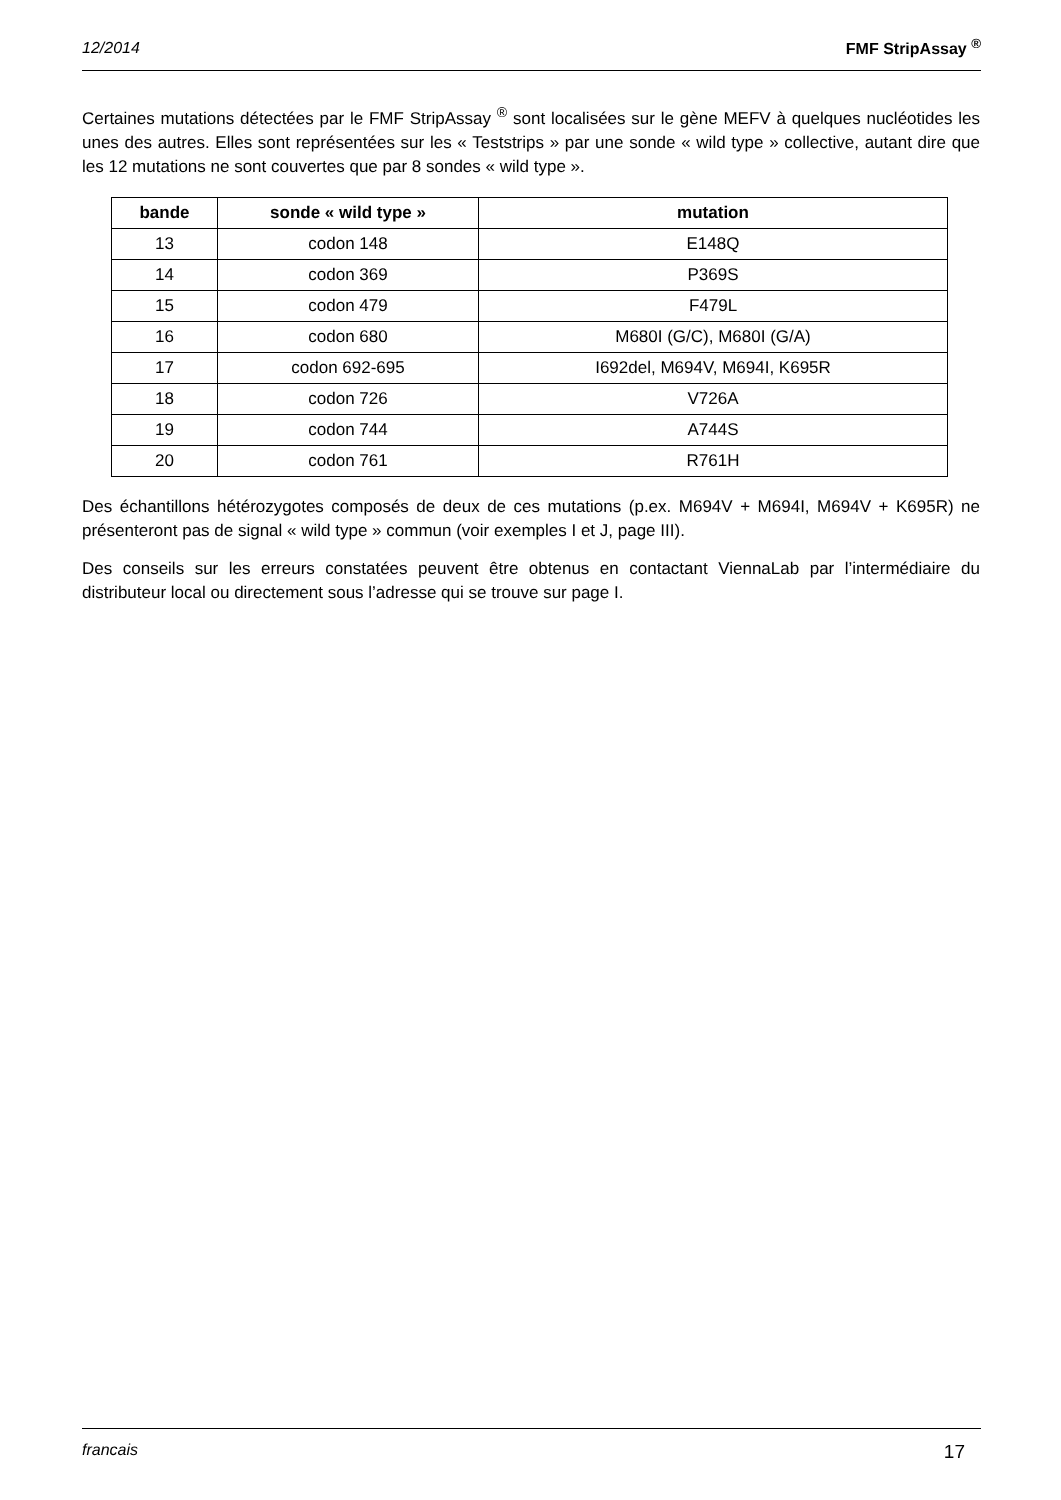12/2014 FMF StripAssay <sup>®</sup>
Certaines mutations détectées par le FMF StripAssay <sup>®</sup> sont localisées sur le gène MEFV à quelques nucléotides les unes des autres. Elles sont représentées sur les « Teststrips » par une sonde « wild type » collective, autant dire que les 12 mutations ne sont couvertes que par 8 sondes « wild type ».
| bande | sonde « wild type » | mutation |
| --- | --- | --- |
| 13 | codon 148 | E148Q |
| 14 | codon 369 | P369S |
| 15 | codon 479 | F479L |
| 16 | codon 680 | M680I (G/C), M680I (G/A) |
| 17 | codon 692-695 | I692del, M694V, M694I, K695R |
| 18 | codon 726 | V726A |
| 19 | codon 744 | A744S |
| 20 | codon 761 | R761H |
Des échantillons hétérozygotes composés de deux de ces mutations (p.ex. M694V + M694I, M694V + K695R) ne présenteront pas de signal « wild type » commun (voir exemples I et J, page III).
Des conseils sur les erreurs constatées peuvent être obtenus en contactant ViennaLab par l’intermédiaire du distributeur local ou directement sous l’adresse qui se trouve sur page I.
francais 17